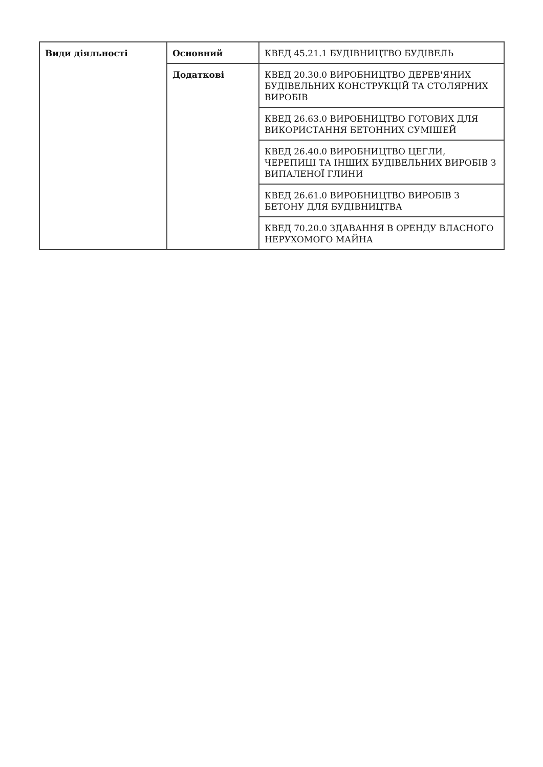| Види діяльності | Основний | КВЕД 45.21.1 БУДІВНИЦТВО БУДІВЕЛЬ |
| | Додаткові | КВЕД 20.30.0 ВИРОБНИЦТВО ДЕРЕВ'ЯНИХ БУДІВЕЛЬНИХ КОНСТРУКЦІЙ ТА СТОЛЯРНИХ ВИРОБІВ |
| | | КВЕД 26.63.0 ВИРОБНИЦТВО ГОТОВИХ ДЛЯ ВИКОРИСТАННЯ БЕТОННИХ СУМІШЕЙ |
| | | КВЕД 26.40.0 ВИРОБНИЦТВО ЦЕГЛИ, ЧЕРЕПИЦІ ТА ІНШИХ БУДІВЕЛЬНИХ ВИРОБІВ З ВИПАЛЕНОЇ ГЛИНИ |
| | | КВЕД 26.61.0 ВИРОБНИЦТВО ВИРОБІВ З БЕТОНУ ДЛЯ БУДІВНИЦТВА |
| | | КВЕД 70.20.0 ЗДАВАННЯ В ОРЕНДУ ВЛАСНОГО НЕРУХОМОГО МАЙНА |